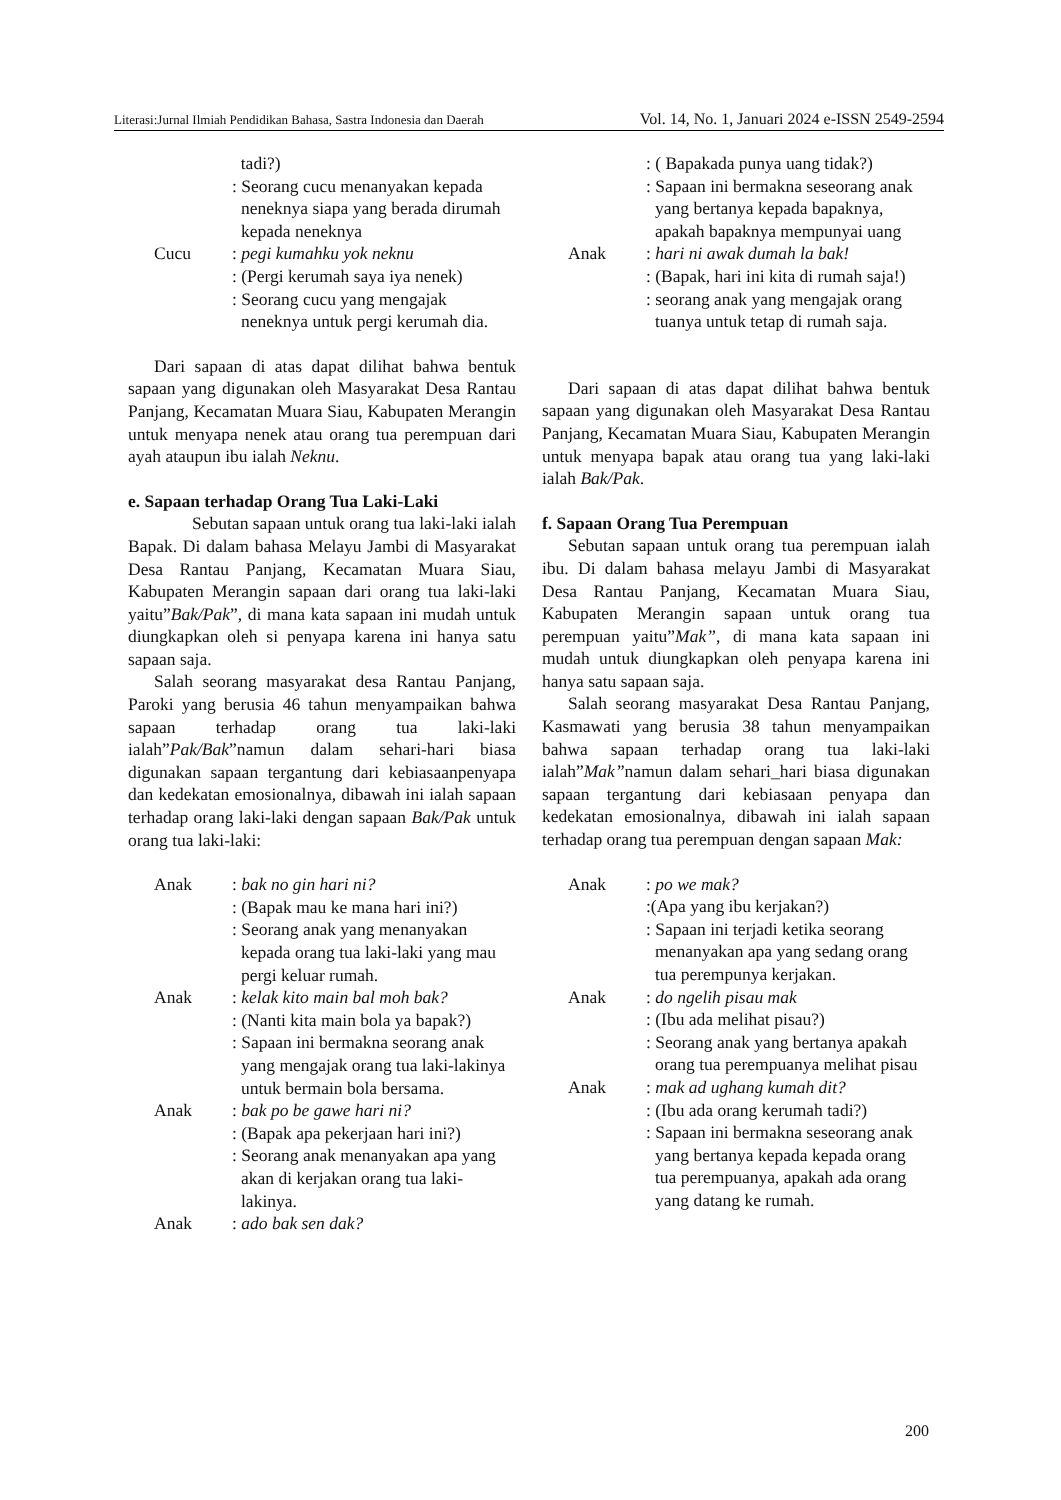Literasi:Jurnal Ilmiah Pendidikan Bahasa, Sastra Indonesia dan Daerah Vol. 14, No. 1, Januari 2024 e-ISSN 2549-2594
tadi?)
: Seorang cucu menanyakan kepada neneknya siapa yang berada dirumah kepada neneknya
Cucu : pegi kumahku yok neknu
: (Pergi kerumah saya iya nenek)
: Seorang cucu yang mengajak neneknya untuk pergi kerumah dia.
Dari sapaan di atas dapat dilihat bahwa bentuk sapaan yang digunakan oleh Masyarakat Desa Rantau Panjang, Kecamatan Muara Siau, Kabupaten Merangin untuk menyapa nenek atau orang tua perempuan dari ayah ataupun ibu ialah Neknu.
e. Sapaan terhadap Orang Tua Laki-Laki
Sebutan sapaan untuk orang tua laki-laki ialah Bapak. Di dalam bahasa Melayu Jambi di Masyarakat Desa Rantau Panjang, Kecamatan Muara Siau, Kabupaten Merangin sapaan dari orang tua laki-laki yaitu”Bak/Pak”, di mana kata sapaan ini mudah untuk diungkapkan oleh si penyapa karena ini hanya satu sapaan saja.
Salah seorang masyarakat desa Rantau Panjang, Paroki yang berusia 46 tahun menyampaikan bahwa sapaan terhadap orang tua laki-laki ialah”Pak/Bak”namun dalam sehari-hari biasa digunakan sapaan tergantung dari kebiasaanpenyapa dan kedekatan emosionalnya, dibawah ini ialah sapaan terhadap orang laki-laki dengan sapaan Bak/Pak untuk orang tua laki-laki:
Anak : bak no gin hari ni?
: (Bapak mau ke mana hari ini?)
: Seorang anak yang menanyakan kepada orang tua laki-laki yang mau pergi keluar rumah.
Anak : kelak kito main bal moh bak?
: (Nanti kita main bola ya bapak?)
: Sapaan ini bermakna seorang anak yang mengajak orang tua laki-lakinya untuk bermain bola bersama.
Anak : bak po be gawe hari ni?
: (Bapak apa pekerjaan hari ini?)
: Seorang anak menanyakan apa yang akan di kerjakan orang tua laki-lakinya.
Anak : ado bak sen dak?
: ( Bapakada punya uang tidak?)
: Sapaan ini bermakna seseorang anak yang bertanya kepada bapaknya, apakah bapaknya mempunyai uang
Anak : hari ni awak dumah la bak!
: (Bapak, hari ini kita di rumah saja!)
: seorang anak yang mengajak orang tuanya untuk tetap di rumah saja.
Dari sapaan di atas dapat dilihat bahwa bentuk sapaan yang digunakan oleh Masyarakat Desa Rantau Panjang, Kecamatan Muara Siau, Kabupaten Merangin untuk menyapa bapak atau orang tua yang laki-laki ialah Bak/Pak.
f. Sapaan Orang Tua Perempuan
Sebutan sapaan untuk orang tua perempuan ialah ibu. Di dalam bahasa melayu Jambi di Masyarakat Desa Rantau Panjang, Kecamatan Muara Siau, Kabupaten Merangin sapaan untuk orang tua perempuan yaitu”Mak”, di mana kata sapaan ini mudah untuk diungkapkan oleh penyapa karena ini hanya satu sapaan saja.
Salah seorang masyarakat Desa Rantau Panjang, Kasmawati yang berusia 38 tahun menyampaikan bahwa sapaan terhadap orang tua laki-laki ialah”Mak”namun dalam sehari_hari biasa digunakan sapaan tergantung dari kebiasaan penyapa dan kedekatan emosionalnya, dibawah ini ialah sapaan terhadap orang tua perempuan dengan sapaan Mak:
Anak : po we mak?
:(Apa yang ibu kerjakan?)
: Sapaan ini terjadi ketika seorang menanyakan apa yang sedang orang tua perempunya kerjakan.
Anak : do ngelih pisau mak
: (Ibu ada melihat pisau?)
: Seorang anak yang bertanya apakah orang tua perempuanya melihat pisau
Anak : mak ad ughang kumah dit?
: (Ibu ada orang kerumah tadi?)
: Sapaan ini bermakna seseorang anak yang bertanya kepada kepada orang tua perempuanya, apakah ada orang yang datang ke rumah.
200